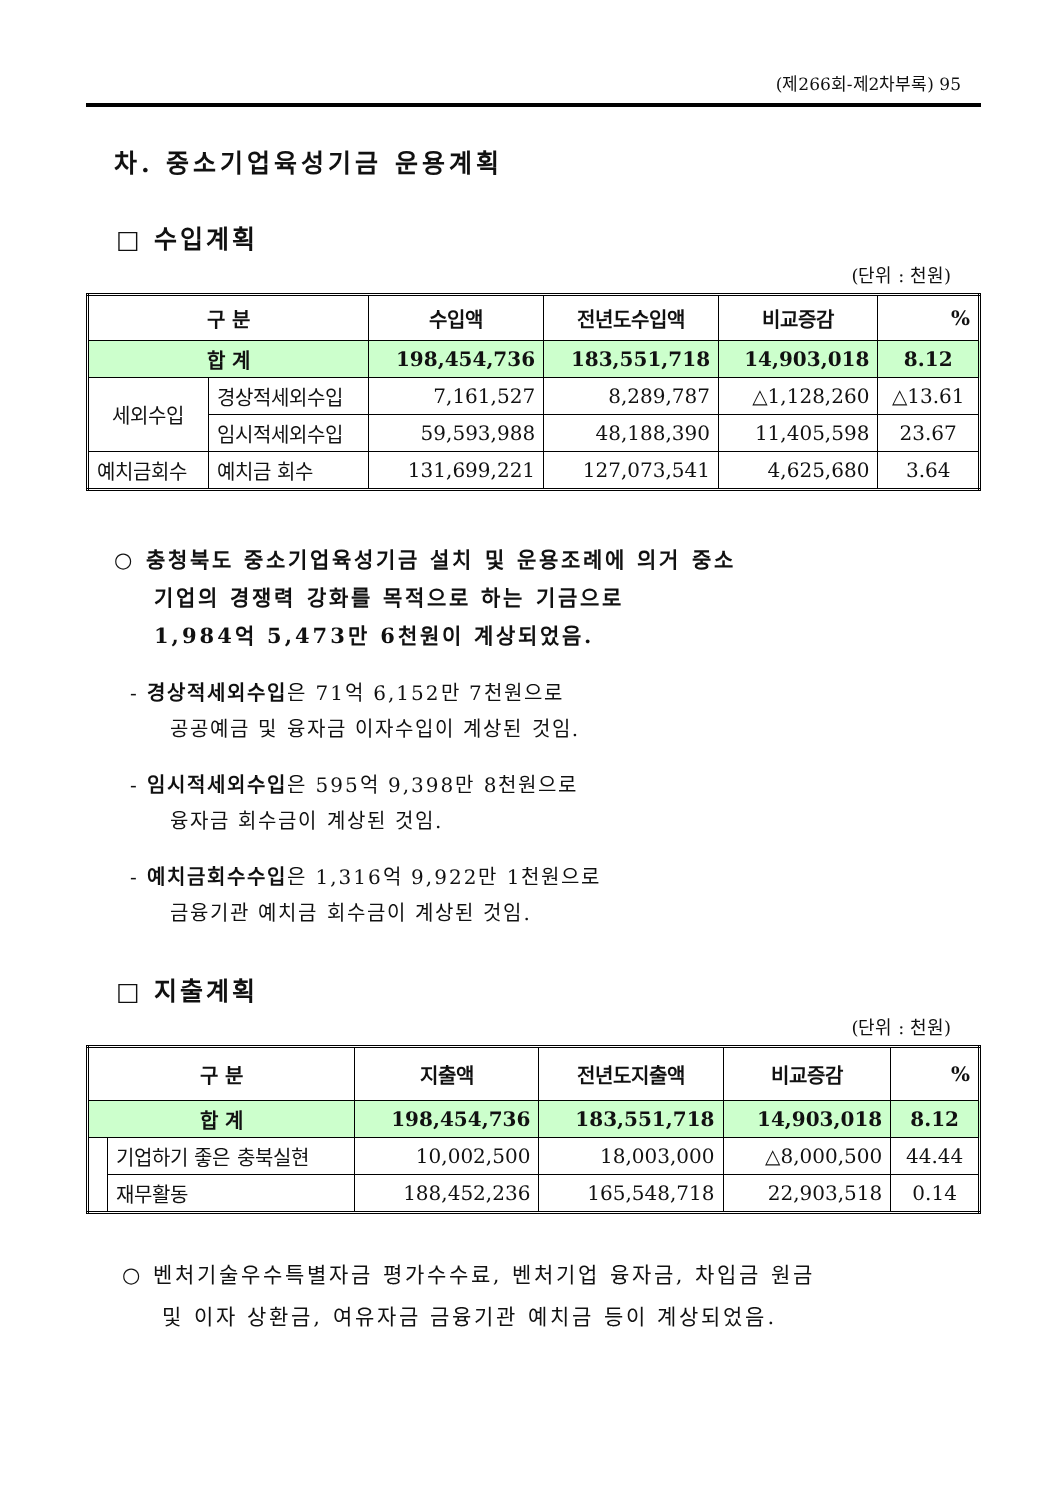(제266회-제2차부록) 95
차. 중소기업육성기금 운용계획
□ 수입계획
(단위 : 천원)
| 구 분 | | 수입액 | 전년도수입액 | 비교증감 | % |
| --- | --- | --- | --- | --- | --- |
| 합 계 | | 198,454,736 | 183,551,718 | 14,903,018 | 8.12 |
| 세외수입 | 경상적세외수입 | 7,161,527 | 8,289,787 | △1,128,260 | △13.61 |
| | 임시적세외수입 | 59,593,988 | 48,188,390 | 11,405,598 | 23.67 |
| 예치금회수 | 예치금 회수 | 131,699,221 | 127,073,541 | 4,625,680 | 3.64 |
○ 충청북도 중소기업육성기금 설치 및 운용조례에 의거 중소
기업의 경쟁력 강화를 목적으로 하는 기금으로
1,984억 5,473만 6천원이 계상되었음.
- 경상적세외수입은 71억 6,152만 7천원으로
공공예금 및 융자금 이자수입이 계상된 것임.
- 임시적세외수입은 595억 9,398만 8천원으로
융자금 회수금이 계상된 것임.
- 예치금회수수입은 1,316억 9,922만 1천원으로
금융기관 예치금 회수금이 계상된 것임.
□ 지출계획
(단위 : 천원)
| 구 분 | | 지출액 | 전년도지출액 | 비교증감 | % |
| --- | --- | --- | --- | --- | --- |
| 합 계 | | 198,454,736 | 183,551,718 | 14,903,018 | 8.12 |
| | 기업하기 좋은 충북실현 | 10,002,500 | 18,003,000 | △8,000,500 | 44.44 |
| | 재무활동 | 188,452,236 | 165,548,718 | 22,903,518 | 0.14 |
○ 벤처기술우수특별자금 평가수수료, 벤처기업 융자금, 차입금 원금
및 이자 상환금, 여유자금 금융기관 예치금 등이 계상되었음.